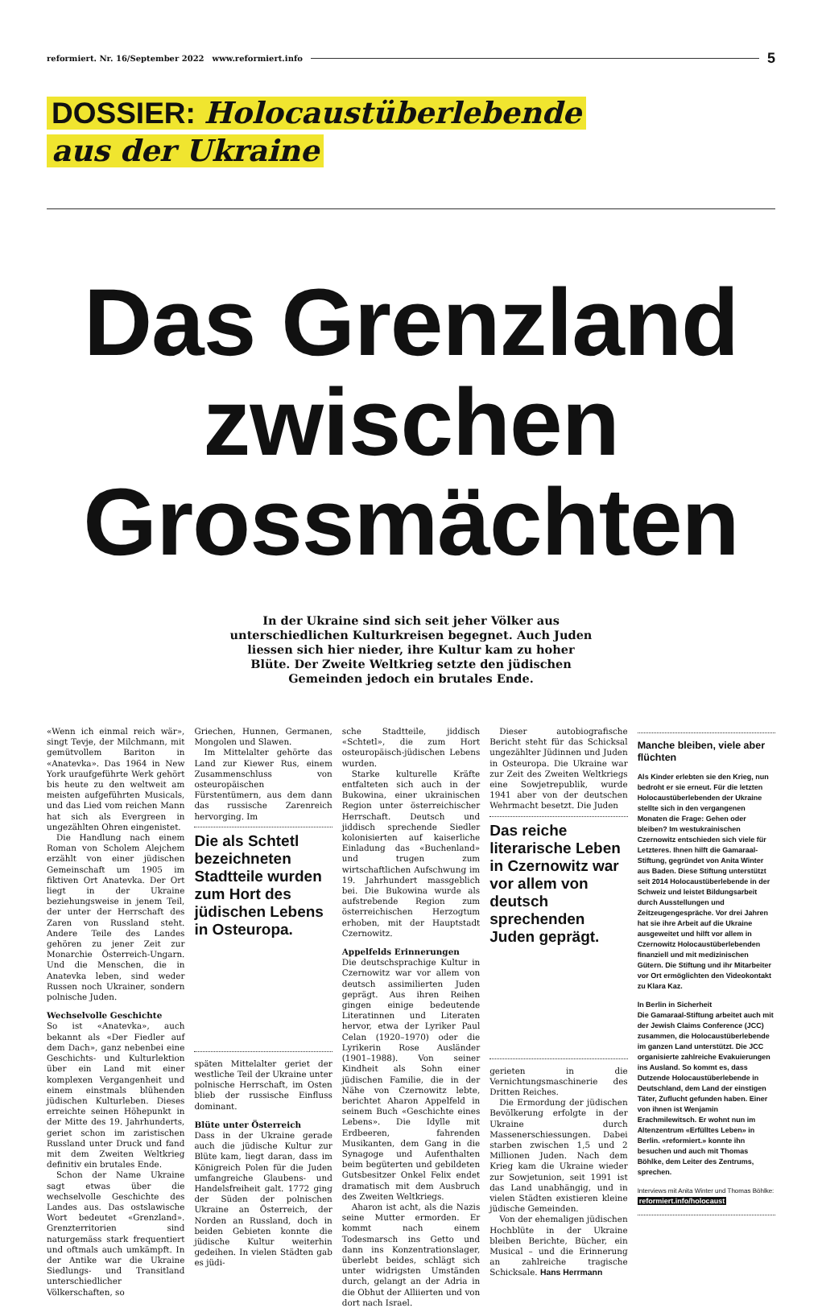reformiert. Nr. 16/September 2022 www.reformiert.info 5
DOSSIER: Holocaustüberlebende
aus der Ukraine
Das Grenzland zwischen Grossmächten
In der Ukraine sind sich seit jeher Völker aus unterschiedlichen Kulturkreisen begegnet. Auch Juden liessen sich hier nieder, ihre Kultur kam zu hoher Blüte. Der Zweite Weltkrieg setzte den jüdischen Gemeinden jedoch ein brutales Ende.
«Wenn ich einmal reich wär», singt Tevje, der Milchmann, mit gemütvollem Bariton in «Anatevka». Das 1964 in New York uraufgeführte Werk gehört bis heute zu den weltweit am meisten aufgeführten Musicals, und das Lied vom reichen Mann hat sich als Evergreen in ungezählten Ohren eingenistet.
Die Handlung nach einem Roman von Scholem Alejchem erzählt von einer jüdischen Gemeinschaft um 1905 im fiktiven Ort Anatevka. Der Ort liegt in der Ukraine beziehungsweise in jenem Teil, der unter der Herrschaft des Zaren von Russland steht. Andere Teile des Landes gehören zu jener Zeit zur Monarchie Österreich-Ungarn. Und die Menschen, die in Anatevka leben, sind weder Russen noch Ukrainer, sondern polnische Juden.
Wechselvolle Geschichte
So ist «Anatevka», auch bekannt als «Der Fiedler auf dem Dach», ganz nebenbei eine Geschichts- und Kulturlektion über ein Land mit einer komplexen Vergangenheit und einem einstmals blühenden jüdischen Kulturleben. Dieses erreichte seinen Höhepunkt in der Mitte des 19. Jahrhunderts, geriet schon im zaristischen Russland unter Druck und fand mit dem Zweiten Weltkrieg definitiv ein brutales Ende.
Schon der Name Ukraine sagt etwas über die wechselvolle Geschichte des Landes aus. Das ostslawische Wort bedeutet «Grenzland». Grenzterritorien sind naturgemäss stark frequentiert und oftmals auch umkämpft. In der Antike war die Ukraine Siedlungs- und Transitland unterschiedlicher Völkerschaften, so
Griechen, Hunnen, Germanen, Mongolen und Slawen.
Im Mittelalter gehörte das Land zur Kiewer Rus, einem Zusammenschluss von osteuropäischen Fürstentümern, aus dem dann das russische Zarenreich hervorging. Im
Die als Schtetl bezeichneten Stadtteile wurden zum Hort des jüdischen Lebens in Osteuropa.
späten Mittelalter geriet der westliche Teil der Ukraine unter polnische Herrschaft, im Osten blieb der russische Einfluss dominant.
Blüte unter Österreich
Dass in der Ukraine gerade auch die jüdische Kultur zur Blüte kam, liegt daran, dass im Königreich Polen für die Juden umfangreiche Glaubens- und Handelsfreiheit galt. 1772 ging der Süden der polnischen Ukraine an Österreich, der Norden an Russland, doch in beiden Gebieten konnte die jüdische Kultur weiterhin gedeihen. In vielen Städten gab es jüdi-
sche Stadtteile, jiddisch «Schtetl», die zum Hort osteuropäisch-jüdischen Lebens wurden.
Starke kulturelle Kräfte entfalteten sich auch in der Bukowina, einer ukrainischen Region unter österreichischer Herrschaft. Deutsch und jiddisch sprechende Siedler kolonisierten auf kaiserliche Einladung das «Buchenland» und trugen zum wirtschaftlichen Aufschwung im 19. Jahrhundert massgeblich bei. Die Bukowina wurde als aufstrebende Region zum österreichischen Herzogtum erhoben, mit der Hauptstadt Czernowitz.
Appelfelds Erinnerungen
Die deutschsprachige Kultur in Czernowitz war vor allem von deutsch assimilierten Juden geprägt. Aus ihren Reihen gingen einige bedeutende Literatinnen und Literaten hervor, etwa der Lyriker Paul Celan (1920–1970) oder die Lyrikerin Rose Ausländer (1901–1988). Von seiner Kindheit als Sohn einer jüdischen Familie, die in der Nähe von Czernowitz lebte, berichtet Aharon Appelfeld in seinem Buch «Geschichte eines Lebens». Die Idylle mit Erdbeeren, fahrenden Musikanten, dem Gang in die Synagoge und Aufenthalten beim begüterten und gebildeten Gutsbesitzer Onkel Felix endet dramatisch mit dem Ausbruch des Zweiten Weltkriegs.
Aharon ist acht, als die Nazis seine Mutter ermorden. Er kommt nach einem Todesmarsch ins Getto und dann ins Konzentrationslager, überlebt beides, schlägt sich unter widrigsten Umständen durch, gelangt an der Adria in die Obhut der Alliierten und von dort nach Israel.
Dieser autobiografische Bericht steht für das Schicksal ungezählter Jüdinnen und Juden in Osteuropa. Die Ukraine war zur Zeit des Zweiten Weltkriegs eine Sowjetrepublik, wurde 1941 aber von der deutschen Wehrmacht besetzt. Die Juden
Das reiche literarische Leben in Czernowitz war vor allem von deutsch sprechenden Juden geprägt.
gerieten in die Vernichtungsmaschinerie des Dritten Reiches.
Die Ermordung der jüdischen Bevölkerung erfolgte in der Ukraine durch Massenerschiessungen. Dabei starben zwischen 1,5 und 2 Millionen Juden. Nach dem Krieg kam die Ukraine wieder zur Sowjetunion, seit 1991 ist das Land unabhängig, und in vielen Städten existieren kleine jüdische Gemeinden.
Von der ehemaligen jüdischen Hochblüte in der Ukraine bleiben Berichte, Bücher, ein Musical – und die Erinnerung an zahlreiche tragische Schicksale. Hans Herrmann
Manche bleiben, viele aber flüchten
Als Kinder erlebten sie den Krieg, nun bedroht er sie erneut. Für die letzten Holocaustüberlebenden der Ukraine stellte sich in den vergangenen Monaten die Frage: Gehen oder bleiben? Im westukrainischen Czernowitz entschieden sich viele für Letzteres. Ihnen hilft die Gamaraal-Stiftung, gegründet von Anita Winter aus Baden. Diese Stiftung unterstützt seit 2014 Holocaustüberlebende in der Schweiz und leistet Bildungsarbeit durch Ausstellungen und Zeitzeugengespräche. Vor drei Jahren hat sie ihre Arbeit auf die Ukraine ausgeweitet und hilft vor allem in Czernowitz Holocaustüberlebenden finanziell und mit medizinischen Gütern. Die Stiftung und ihr Mitarbeiter vor Ort ermöglichten den Videokontakt zu Klara Kaz.
In Berlin in Sicherheit
Die Gamaraal-Stiftung arbeitet auch mit der Jewish Claims Conference (JCC) zusammen, die Holocaustüberlebende im ganzen Land unterstützt. Die JCC organisierte zahlreiche Evakuierungen ins Ausland. So kommt es, dass Dutzende Holocaustüberlebende in Deutschland, dem Land der einstigen Täter, Zuflucht gefunden haben. Einer von ihnen ist Wenjamin Erachmilewitsch. Er wohnt nun im Altenzentrum «Erfülltes Leben» in Berlin. «reformiert.» konnte ihn besuchen und auch mit Thomas Böhlke, dem Leiter des Zentrums, sprechen.
Interviews mit Anita Winter und Thomas Böhlke: reformiert.info/holocaust